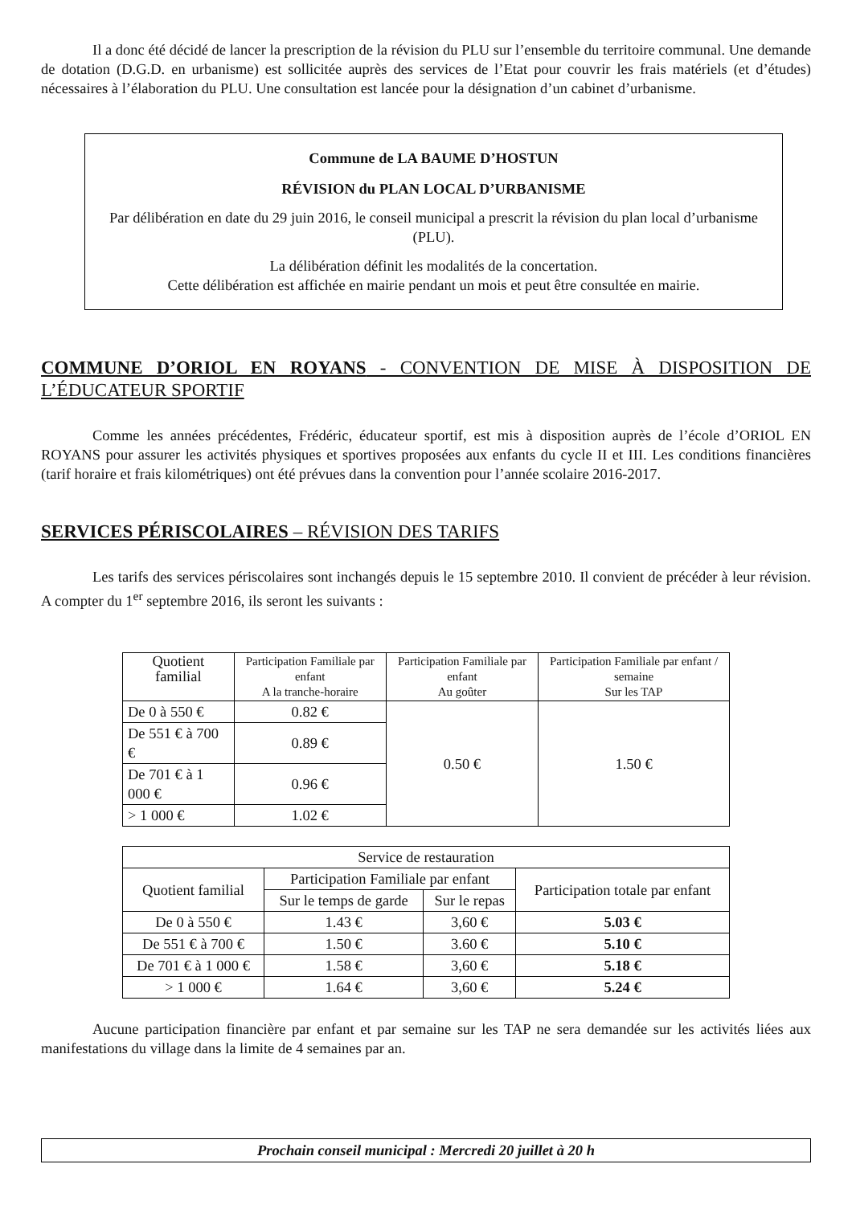Il a donc été décidé de lancer la prescription de la révision du PLU sur l’ensemble du territoire communal. Une demande de dotation (D.G.D. en urbanisme) est sollicitée auprès des services de l’Etat pour couvrir les frais matériels (et d’études) nécessaires à l’élaboration du PLU. Une consultation est lancée pour la désignation d’un cabinet d’urbanisme.
Commune de LA BAUME D’HOSTUN
RÉVISION du PLAN LOCAL D’URBANISME
Par délibération en date du 29 juin 2016, le conseil municipal a prescrit la révision du plan local d’urbanisme (PLU).
La délibération définit les modalités de la concertation.
Cette délibération est affichée en mairie pendant un mois et peut être consultée en mairie.
COMMUNE D’ORIOL EN ROYANS - CONVENTION DE MISE À DISPOSITION DE L’ÉDUCATEUR SPORTIF
Comme les années précédentes, Frédéric, éducateur sportif, est mis à disposition auprès de l’école d’ORIOL EN ROYANS pour assurer les activités physiques et sportives proposées aux enfants du cycle II et III. Les conditions financières (tarif horaire et frais kilométriques) ont été prévues dans la convention pour l’année scolaire 2016-2017.
SERVICES PÉRISCOLAIRES – RÉVISION DES TARIFS
Les tarifs des services périscolaires sont inchangés depuis le 15 septembre 2010. Il convient de précéder à leur révision. A compter du 1<sup>er</sup> septembre 2016, ils seront les suivants :
| Quotient familial | Participation Familiale par enfant A la tranche-horaire | Participation Familiale par enfant Au goûter | Participation Familiale par enfant / semaine Sur les TAP |
| --- | --- | --- | --- |
| De 0 à 550 € | 0.82 € | 0.50 € | 1.50 € |
| De 551 € à 700 € | 0.89 € | | |
| De 701 € à 1 000 € | 0.96 € | | |
| > 1 000 € | 1.02 € | | |
| Service de restauration | | | |
| --- | --- | --- | --- |
| Quotient familial | Participation Familiale par enfant | | Participation totale par enfant |
| | Sur le temps de garde | Sur le repas | |
| De 0 à 550 € | 1.43 € | 3,60 € | 5.03 € |
| De 551 € à 700 € | 1.50 € | 3.60 € | 5.10 € |
| De 701 € à 1 000 € | 1.58 € | 3,60 € | 5.18 € |
| > 1 000 € | 1.64 € | 3,60 € | 5.24 € |
Aucune participation financière par enfant et par semaine sur les TAP ne sera demandée sur les activités liées aux manifestations du village dans la limite de 4 semaines par an.
Prochain conseil municipal : Mercredi 20 juillet à 20 h